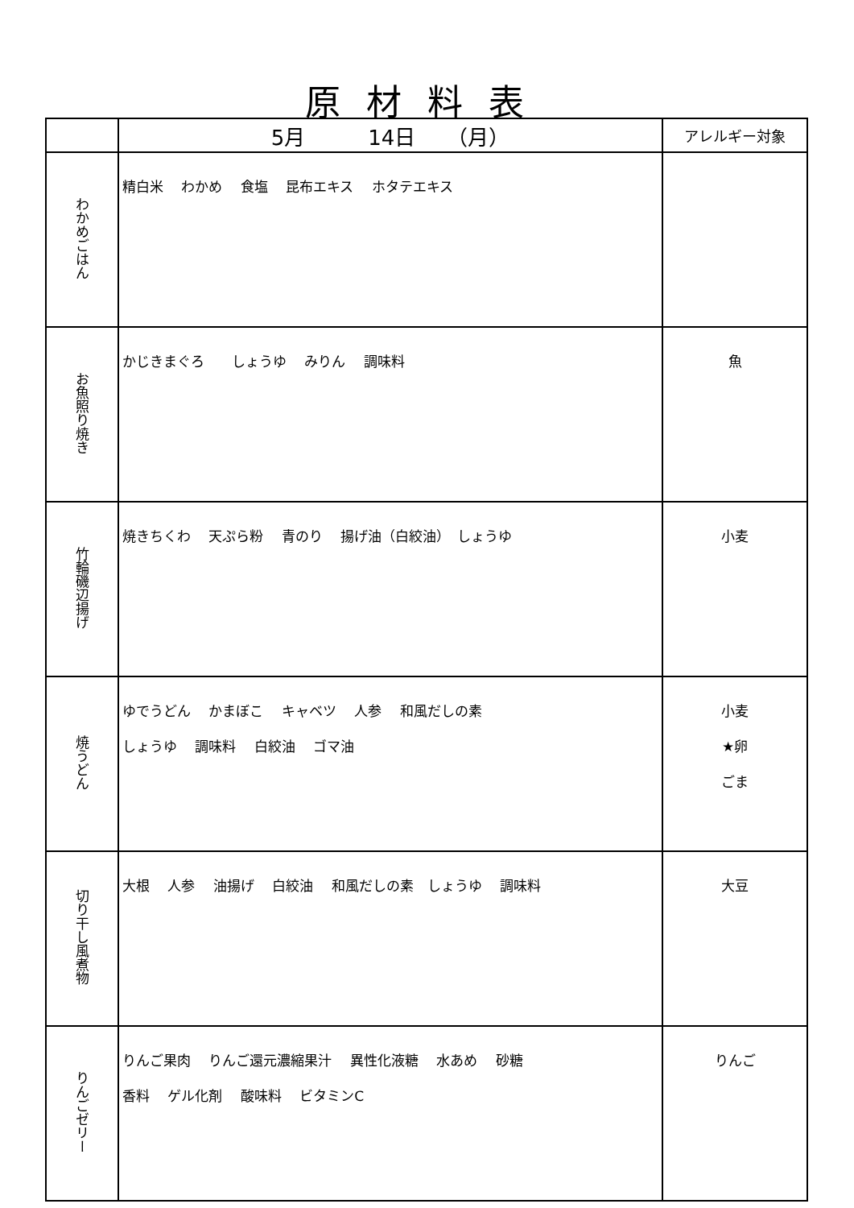原材料表
| | 5月 14日 （月） | アレルギー対象 |
| わかめごはん | 精白米 わかめ 食塩 昆布エキス ホタテエキス | |
| お魚照り焼き | かじきまぐろ しょうゆ みりん 調味料 | 魚 |
| 竹輪磯辺揚げ | 焼きちくわ 天ぷら粉 青のり 揚げ油（白絞油） しょうゆ | 小麦 |
| 焼うどん | ゆでうどん かまぼこ キャベツ 人参 和風だしの素 しょうゆ 調味料 白絞油 ゴマ油 | 小麦 ★卵 ごま |
| 切り干し風煮物 | 大根 人参 油揚げ 白絞油 和風だしの素 しょうゆ 調味料 | 大豆 |
| りんごゼリー | りんご果肉 りんご還元濃縮果汁 異性化液糖 水あめ 砂糖 香料 ゲル化剤 酸味料 ビタミンC | りんご |